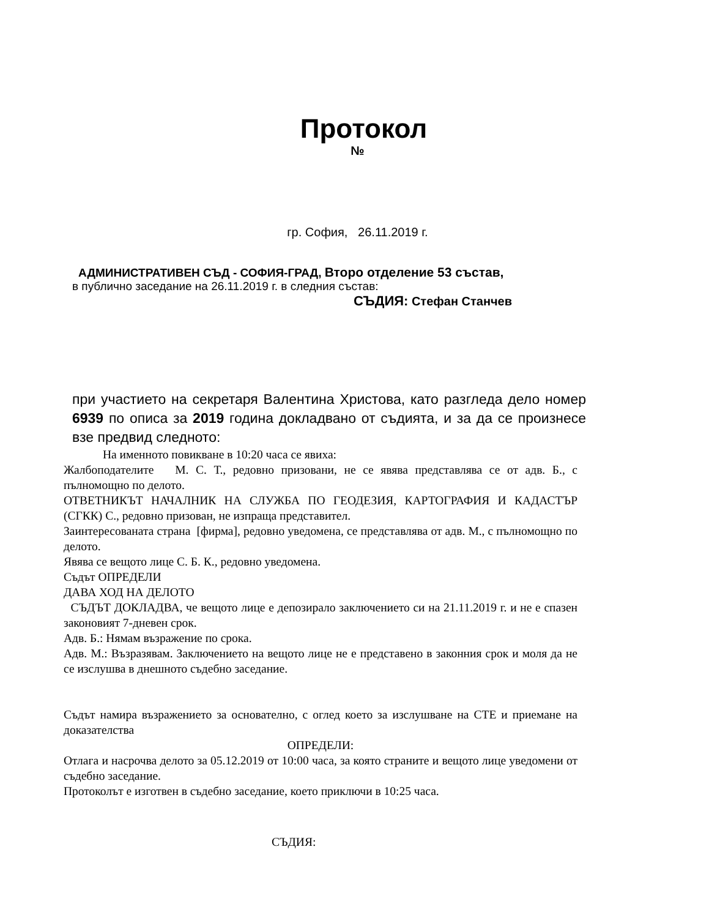Протокол
№
гр. София, 26.11.2019 г.
АДМИНИСТРАТИВЕН СЪД - СОФИЯ-ГРАД, Второ отделение 53 състав,
в публично заседание на 26.11.2019 г. в следния състав:
СЪДИЯ: Стефан Станчев
при участието на секретаря Валентина Христова, като разгледа дело номер 6939 по описа за 2019 година докладвано от съдията, и за да се произнесе взе предвид следното:
На именното повикване в 10:20 часа се явиха:
Жалбоподателите М. С. Т., редовно призовани, не се явява представлява се от адв. Б., с пълномощно по делото.
ОТВЕТНИКЪТ НАЧАЛНИК НА СЛУЖБА ПО ГЕОДЕЗИЯ, КАРТОГРАФИЯ И КАДАСТЪР (СГКК) С., редовно призован, не изпраща представител.
Заинтересованата страна [фирма], редовно уведомена, се представлява от адв. М., с пълномощно по делото.
Явява се вещото лице С. Б. К., редовно уведомена.
Съдът ОПРЕДЕЛИ
ДАВА ХОД НА ДЕЛОТО
СЪДЪТ ДОКЛАДВА, че вещото лице е депозирало заключението си на 21.11.2019 г. и не е спазен законовият 7-дневен срок.
Адв. Б.: Нямам възражение по срока.
Адв. М.: Възразявам. Заключението на вещото лице не е представено в законния срок и моля да не се изслушва в днешното съдебно заседание.
Съдът намира възражението за основателно, с оглед което за изслушване на СТЕ и приемане на доказателства
ОПРЕДЕЛИ:
Отлага и насрочва делото за 05.12.2019 от 10:00 часа, за която страните и вещото лице уведомени от съдебно заседание.
Протоколът е изготвен в съдебно заседание, което приключи в 10:25 часа.
СЪДИЯ: